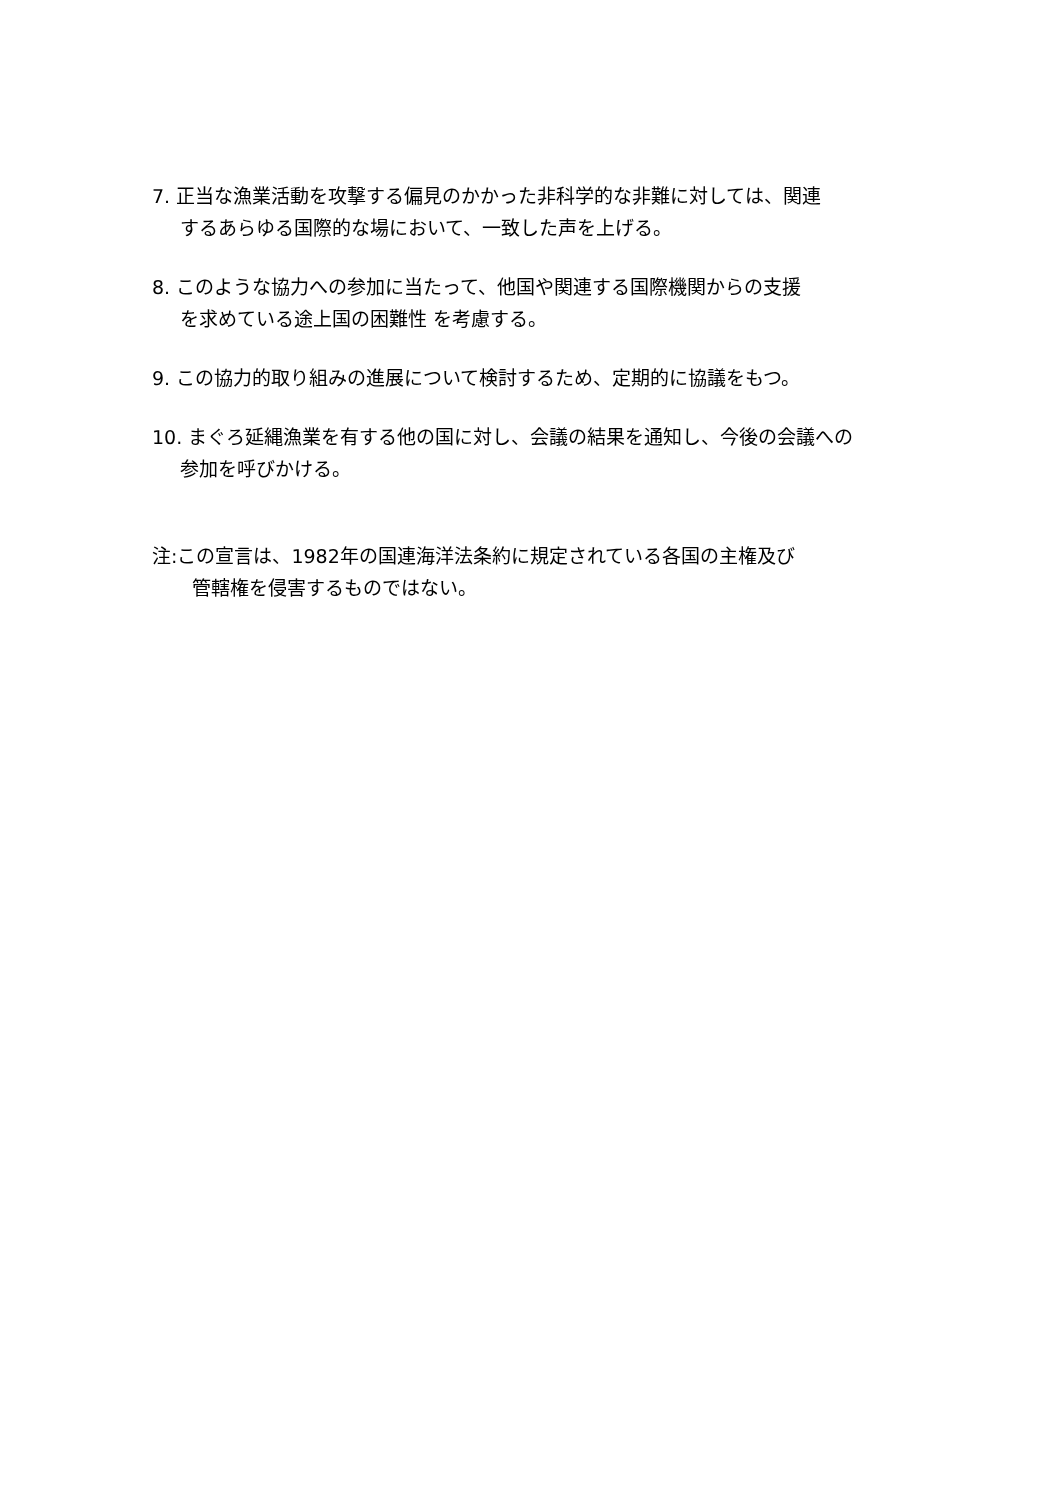7. 正当な漁業活動を攻撃する偏見のかかった非科学的な非難に対しては、関連
するあらゆる国際的な場において、一致した声を上げる。
8. このような協力への参加に当たって、他国や関連する国際機関からの支援
を求めている途上国の困難性 を考慮する。
9. この協力的取り組みの進展について検討するため、定期的に協議をもつ。
10. まぐろ延縄漁業を有する他の国に対し、会議の結果を通知し、今後の会議への
参加を呼びかける。
注:この宣言は、1982年の国連海洋法条約に規定されている各国の主権及び
管轄権を侵害するものではない。